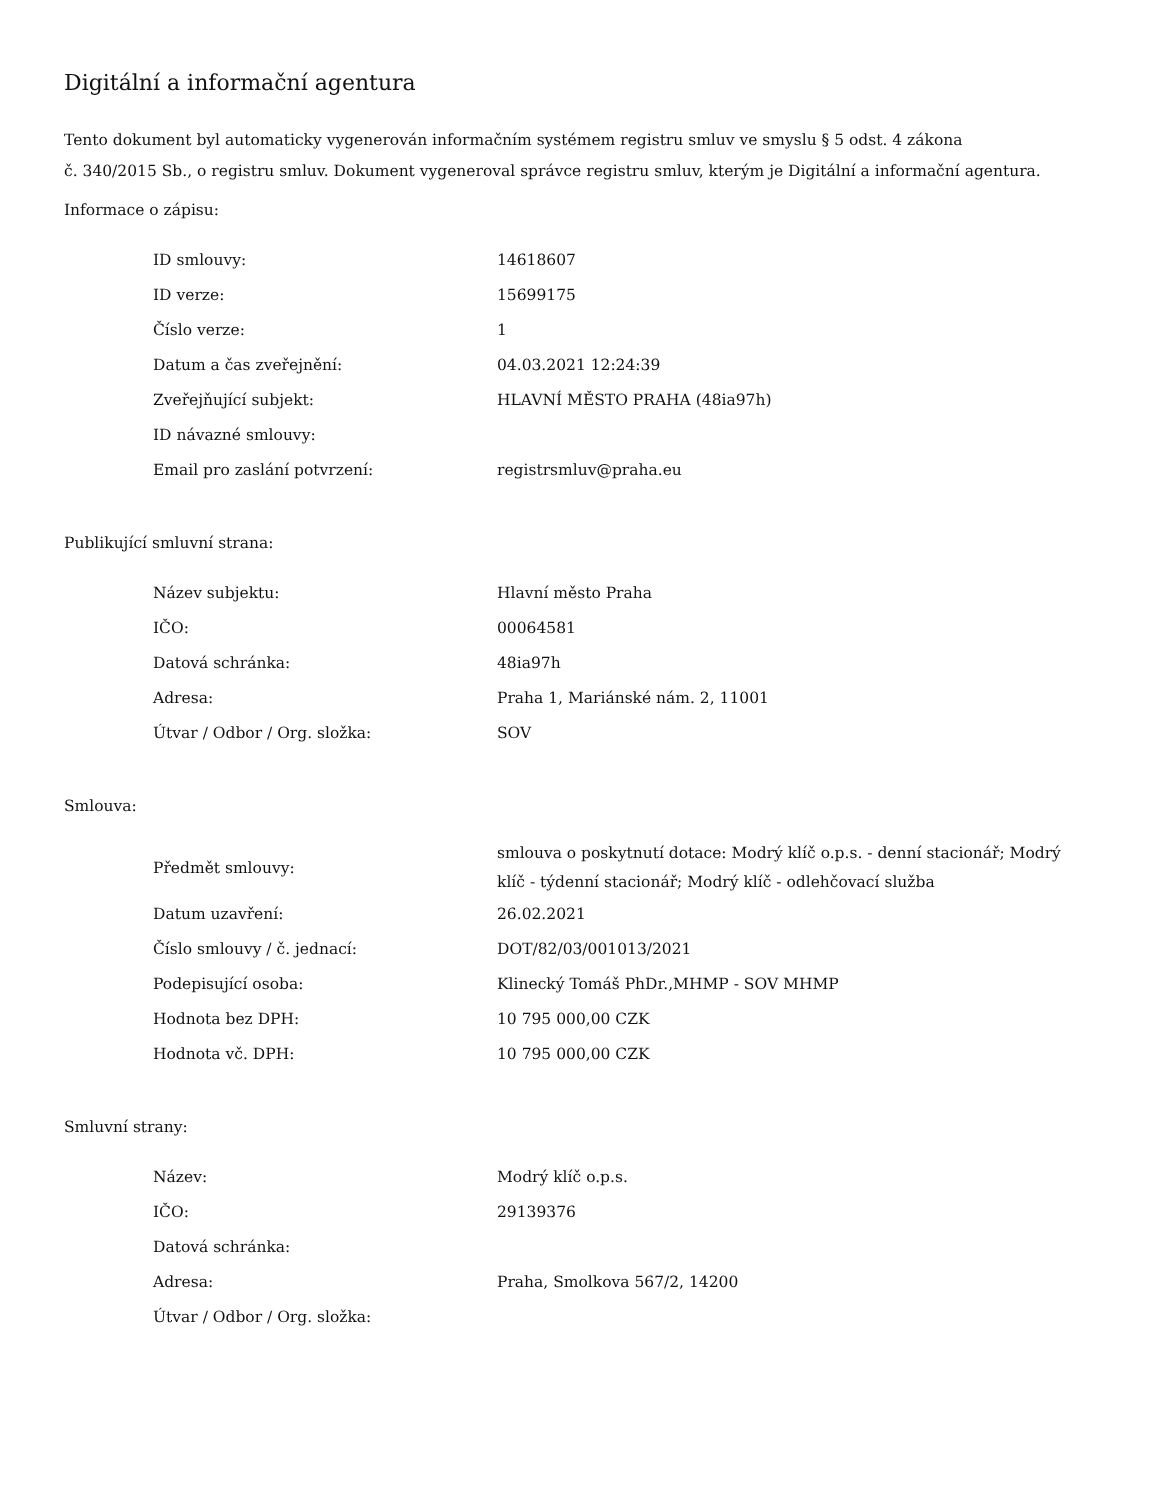Digitální a informační agentura
Tento dokument byl automaticky vygenerován informačním systémem registru smluv ve smyslu § 5 odst. 4 zákona
č. 340/2015 Sb., o registru smluv. Dokument vygeneroval správce registru smluv, kterým je Digitální a informační agentura.
Informace o zápisu:
| ID smlouvy: | 14618607 |
| ID verze: | 15699175 |
| Číslo verze: | 1 |
| Datum a čas zveřejnění: | 04.03.2021 12:24:39 |
| Zveřejňující subjekt: | HLAVNÍ MĚSTO PRAHA (48ia97h) |
| ID návazné smlouvy: | |
| Email pro zaslání potvrzení: | registrsmluv@praha.eu |
Publikující smluvní strana:
| Název subjektu: | Hlavní město Praha |
| IČO: | 00064581 |
| Datová schránka: | 48ia97h |
| Adresa: | Praha 1, Mariánské nám. 2, 11001 |
| Útvar / Odbor / Org. složka: | SOV |
Smlouva:
| Předmět smlouvy: | smlouva o poskytnutí dotace: Modrý klíč o.p.s. - denní stacionář; Modrý klíč - týdenní stacionář; Modrý klíč - odlehčovací služba |
| Datum uzavření: | 26.02.2021 |
| Číslo smlouvy / č. jednací: | DOT/82/03/001013/2021 |
| Podepisující osoba: | Klinecký Tomáš PhDr.,MHMP - SOV MHMP |
| Hodnota bez DPH: | 10 795 000,00 CZK |
| Hodnota vč. DPH: | 10 795 000,00 CZK |
Smluvní strany:
| Název: | Modrý klíč o.p.s. |
| IČO: | 29139376 |
| Datová schránka: | |
| Adresa: | Praha, Smolkova 567/2, 14200 |
| Útvar / Odbor / Org. složka: | |